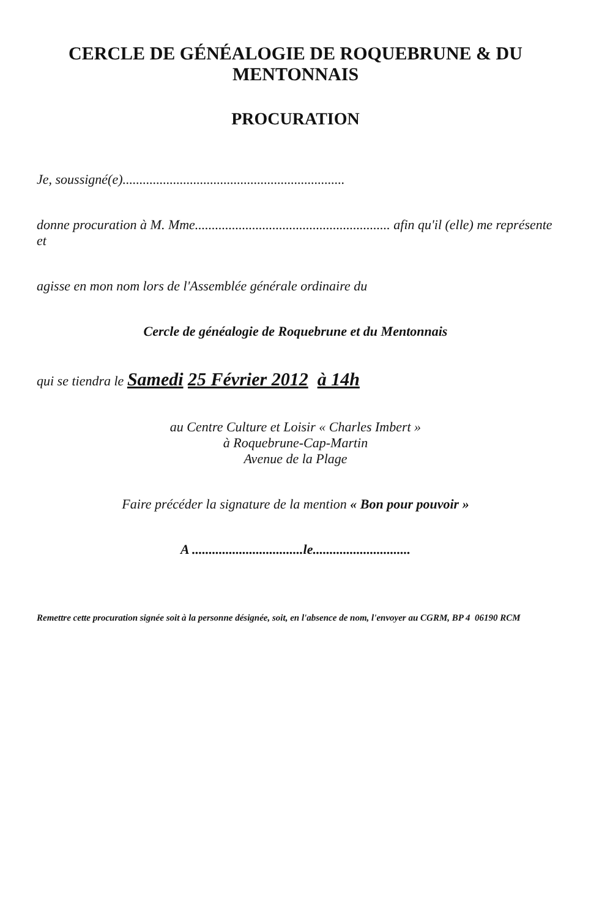CERCLE DE GÉNÉALOGIE DE ROQUEBRUNE & DU MENTONNAIS
PROCURATION
Je, soussigné(e)..................................................................
donne procuration à M. Mme.......................................................... afin qu'il (elle) me représente et
agisse en mon nom lors de l'Assemblée générale ordinaire du
Cercle de généalogie de Roquebrune et du Mentonnais
qui se tiendra le Samedi 25 Février 2012 à 14h
au Centre Culture et Loisir « Charles Imbert »
à Roquebrune-Cap-Martin
Avenue de la Plage
Faire précéder la signature de la mention « Bon pour pouvoir »
A .................................le.............................
Remettre cette procuration signée soit à la personne désignée, soit, en l'absence de nom, l'envoyer au CGRM, BP 4 06190 RCM